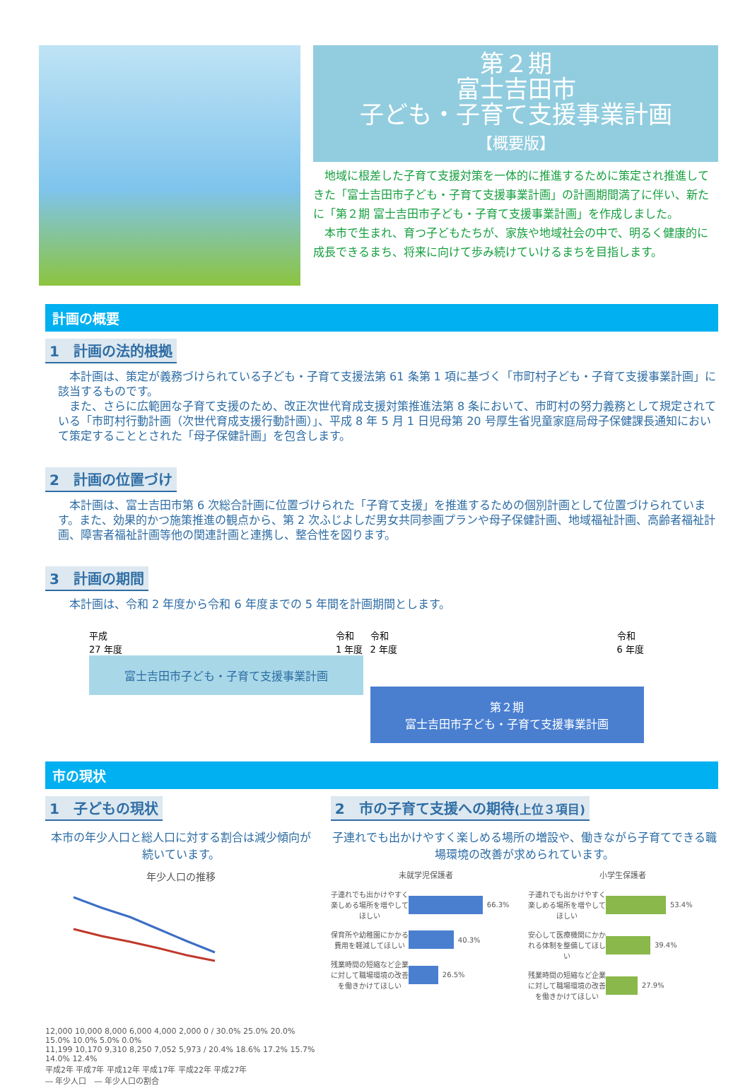第２期
富士吉田市
子ども・子育て支援事業計画
【概要版】
　地域に根差した子育て支援対策を一体的に推進するために策定され推進してきた「富士吉田市子ども・子育て支援事業計画」の計画期間満了に伴い、新たに「第２期 富士吉田市子ども・子育て支援事業計画」を作成しました。
　本市で生まれ、育つ子どもたちが、家族や地域社会の中で、明るく健康的に成長できるまち、将来に向けて歩み続けていけるまちを目指します。
計画の概要
1　計画の法的根拠
本計画は、策定が義務づけられている子ども・子育て支援法第 61 条第 1 項に基づく「市町村子ども・子育て支援事業計画」に該当するものです。
　また、さらに広範囲な子育て支援のため、改正次世代育成支援対策推進法第 8 条において、市町村の努力義務として規定されている「市町村行動計画（次世代育成支援行動計画）」、平成 8 年 5 月 1 日児母第 20 号厚生省児童家庭局母子保健課長通知において策定することとされた「母子保健計画」を包含します。
2　計画の位置づけ
本計画は、富士吉田市第 6 次総合計画に位置づけられた「子育て支援」を推進するための個別計画として位置づけられています。また、効果的かつ施策推進の観点から、第 2 次ふじよしだ男女共同参画プランや母子保健計画、地域福祉計画、高齢者福祉計画、障害者福祉計画等他の関連計画と連携し、整合性を図ります。
3　計画の期間
本計画は、令和 2 年度から令和 6 年度までの 5 年間を計画期間とします。
平成
27 年度 令和
1 年度
富士吉田市子ども・子育て支援事業計画
令和
2 年度 令和
6 年度
第２期
富士吉田市子ども・子育て支援事業計画
市の現状
1　子どもの現状
本市の年少人口と総人口に対する割合は減少傾向が続いています。
年少人口の推移
12,000 10,000 8,000 6,000 4,000 2,000 0 / 30.0% 25.0% 20.0% 15.0% 10.0% 5.0% 0.0%
11,199 10,170 9,310 8,250 7,052 5,973 / 20.4% 18.6% 17.2% 15.7% 14.0% 12.4%
平成2年 平成7年 平成12年 平成17年 平成22年 平成27年
― 年少人口　― 年少人口の割合
2　市の子育て支援への期待(上位３項目)
子連れでも出かけやすく楽しめる場所の増設や、働きながら子育てできる職場環境の改善が求められています。
未就学児保護者
子連れでも出かけやすく楽しめる場所を増やしてほしい 66.3%
保育所や幼稚園にかかる費用を軽減してほしい 40.3%
残業時間の短縮など企業に対して職場環境の改善を働きかけてほしい 26.5%
小学生保護者
子連れでも出かけやすく楽しめる場所を増やしてほしい 53.4%
安心して医療機関にかかれる体制を整備してほしい 39.4%
残業時間の短縮など企業に対して職場環境の改善を働きかけてほしい 27.9%